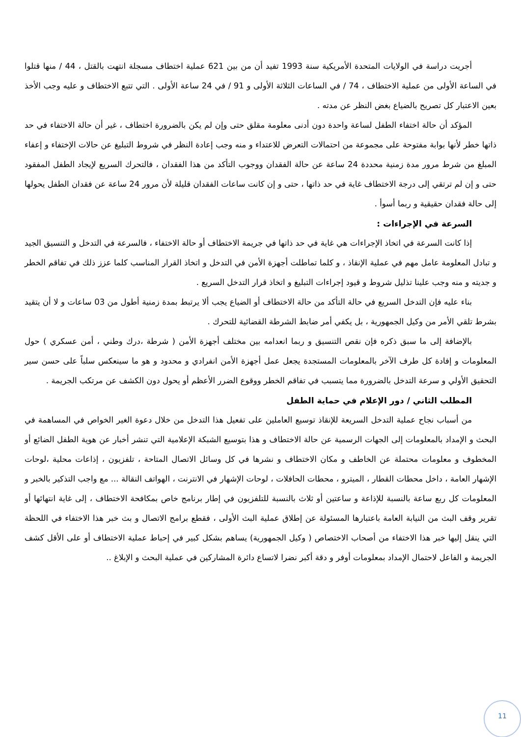أجريت دراسة في الولايات المتحدة الأمريكية سنة 1993 تفيد أن من بين 621 عملية اختطاف مسجلة انتهت بالقتل ، 44 / منها قتلوا في الساعة الأولى من عملية الاختطاف ، 74 / في الساعات الثلاثة الأولى و 91 / في 24 ساعة الأولى . التي تتبع الاختطاف و عليه وجب الأخذ بعين الاعتبار كل تصريح بالضياع بغض النظر عن مدته .
المؤكد أن حالة اختفاء الطفل لساعة واحدة دون أدنى معلومة مقلق حتى وإن لم يكن بالضرورة اختطاف ، غير أن حالة الاختفاء في حد ذاتها خطر لأنها بوابة مفتوحة على مجموعة من احتمالات التعرض للاعتداء و منه وجب إعادة النظر في شروط التبليغ عن حالات الإختفاء و إعفاء المبلغ من شرط مرور مدة زمنية محددة 24 ساعة عن حالة الفقدان ووجوب التأكد من هذا الفقدان ، فالتحرك السريع لإيجاد الطفل المفقود حتى و إن لم ترتقي إلى درجة الاختطاف غاية في حد ذاتها ، حتى و إن كانت ساعات الفقدان قليلة لأن مرور 24 ساعة عن فقدان الطفل يحولها إلى حالة فقدان حقيقية و ربما أسوأ .
السرعة في الإجراءات :
إذا كانت السرعة في اتخاذ الإجراءات هي غاية في حد ذاتها في جريمة الاختطاف أو حالة الاختفاء ، فالسرعة في التدخل و التنسيق الجيد و تبادل المعلومة عامل مهم في عملية الإنقاذ ، و كلما تماطلت أجهزة الأمن في التدخل و اتخاذ القرار المناسب كلما عزز ذلك في تفاقم الخطر و جديته و منه وجب علينا تذليل شروط و قيود إجراءات التبليغ و اتخاذ قرار التدخل السريع .
بناء عليه فإن التدخل السريع في حالة التأكد من حالة الاختطاف أو الضياع يجب ألا يرتبط بمدة زمنية أطول من 03 ساعات و لا أن يتقيد بشرط تلقي الأمر من وكيل الجمهورية ، بل يكفي أمر ضابط الشرطة القضائية للتحرك .
بالإضافة إلى ما سبق ذكره فإن نقص التنسيق و ربما انعدامه بين مختلف أجهزة الأمن ( شرطة ،درك وطني ، أمن عسكري ) حول المعلومات و إفادة كل طرف الآخر بالمعلومات المستجدة يجعل عمل أجهزة الأمن انفرادي و محدود و هو ما سينعكس سلباً على حسن سير التحقيق الأولي و سرعة التدخل بالضرورة مما يتسبب في تفاقم الخطر ووقوع الضرر الأعظم أو يحول دون الكشف عن مرتكب الجريمة .
المطلب الثاني / دور الإعلام في حماية الطفل
من أسباب نجاح عملية التدخل السريعة للإنقاذ توسيع العاملين على تفعيل هذا التدخل من خلال دعوة الغير الخواص في المساهمة في البحث و الإمداد بالمعلومات إلى الجهات الرسمية عن حالة الاختطاف و هذا بتوسيع الشبكة الإعلامية التي تنشر أخبار عن هوية الطفل الضائع أو المخطوف و معلومات محتملة عن الخاطف و مكان الاختطاف و نشرها في كل وسائل الاتصال المتاحة ، تلفزيون ، إذاعات محلية ،لوحات الإشهار العامة ، داخل محطات القطار ، الميترو ، محطات الحافلات ، لوحات الإشهار في الانترنت ، الهواتف النقالة ... مع واجب التذكير بالخبر و المعلومات كل ربع ساعة بالنسبة للإذاعة و ساعتين أو ثلاث بالنسبة للتلفزيون في إطار برنامج خاص بمكافحة الاختطاف ، إلى غاية انتهائها أو تقرير وقف البث من النيابة العامة باعتبارها المسئولة عن إطلاق عملية البث الأولى ، فقطع برامج الاتصال و بث خبر هذا الاختفاء في اللحظة التي ينقل إليها خبر هذا الاختفاء من أصحاب الاختصاص ( وكيل الجمهورية) يساهم بشكل كبير في إحباط عملية الاختطاف أو على الأقل كشف الجريمة و الفاعل لاحتمال الإمداد بمعلومات أوفر و دقة أكبر نضرا لاتساع دائرة المشاركين في عملية البحث و الإبلاغ ..
11